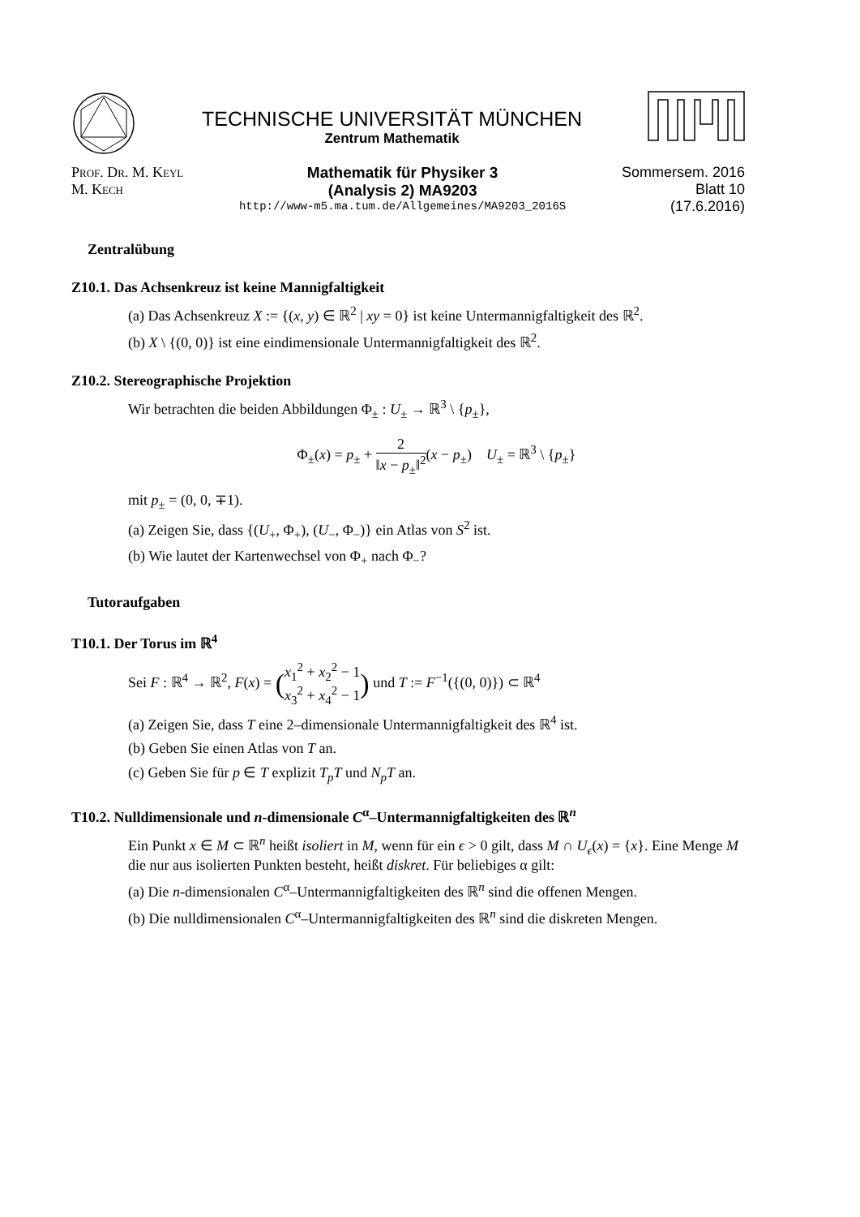TECHNISCHE UNIVERSITÄT MÜNCHEN
Zentrum Mathematik
Prof. Dr. M. Keyl
M. Kech
Mathematik für Physiker 3
(Analysis 2) MA9203
http://www-m5.ma.tum.de/Allgemeines/MA9203_2016S
Sommersem. 2016
Blatt 10
(17.6.2016)
Zentralübung
Z10.1. Das Achsenkreuz ist keine Mannigfaltigkeit
(a) Das Achsenkreuz X := {(x, y) ∈ ℝ<sup>2</sup> | xy = 0} ist keine Untermannigfaltigkeit des ℝ<sup>2</sup>.
(b) X \ {(0, 0)} ist eine eindimensionale Untermannigfaltigkeit des ℝ<sup>2</sup>.
Z10.2. Stereographische Projektion
Wir betrachten die beiden Abbildungen Φ<sub>±</sub> : U<sub>±</sub> → ℝ<sup>3</sup> \ {p<sub>±</sub>},
Φ<sub>±</sub>(x) = p<sub>±</sub> + 2 ‖x − p<sub>±</sub>‖<sup>2</sup>(x − p<sub>±</sub>) U<sub>±</sub> = ℝ<sup>3</sup> \ {p<sub>±</sub>}
mit p<sub>±</sub> = (0, 0, ∓1).
(a) Zeigen Sie, dass {(U<sub>+</sub>, Φ<sub>+</sub>), (U<sub>−</sub>, Φ<sub>−</sub>)} ein Atlas von S<sup>2</sup> ist.
(b) Wie lautet der Kartenwechsel von Φ<sub>+</sub> nach Φ<sub>−</sub>?
Tutoraufgaben
T10.1. Der Torus im ℝ<sup>4</sup>
Sei F : ℝ<sup>4</sup> → ℝ<sup>2</sup>, F(x) = (x<sub>1</sub><sup>2</sup> + x<sub>2</sub><sup>2</sup> − 1 x<sub>3</sub><sup>2</sup> + x<sub>4</sub><sup>2</sup> − 1) und T := F<sup>−1</sup>({(0, 0)}) ⊂ ℝ<sup>4</sup>
(a) Zeigen Sie, dass T eine 2–dimensionale Untermannigfaltigkeit des ℝ<sup>4</sup> ist.
(b) Geben Sie einen Atlas von T an.
(c) Geben Sie für p ∈ T explizit T<sub>p</sub>T und N<sub>p</sub>T an.
T10.2. Nulldimensionale und n-dimensionale C<sup>α</sup>–Untermannigfaltigkeiten des ℝ<sup>n</sup>
Ein Punkt x ∈ M ⊂ ℝ<sup>n</sup> heißt isoliert in M, wenn für ein ϵ > 0 gilt, dass M ∩ U<sub>ϵ</sub>(x) = {x}. Eine Menge M die nur aus isolierten Punkten besteht, heißt diskret. Für beliebiges α gilt:
(a) Die n-dimensionalen C<sup>α</sup>–Untermannigfaltigkeiten des ℝ<sup>n</sup> sind die offenen Mengen.
(b) Die nulldimensionalen C<sup>α</sup>–Untermannigfaltigkeiten des ℝ<sup>n</sup> sind die diskreten Mengen.